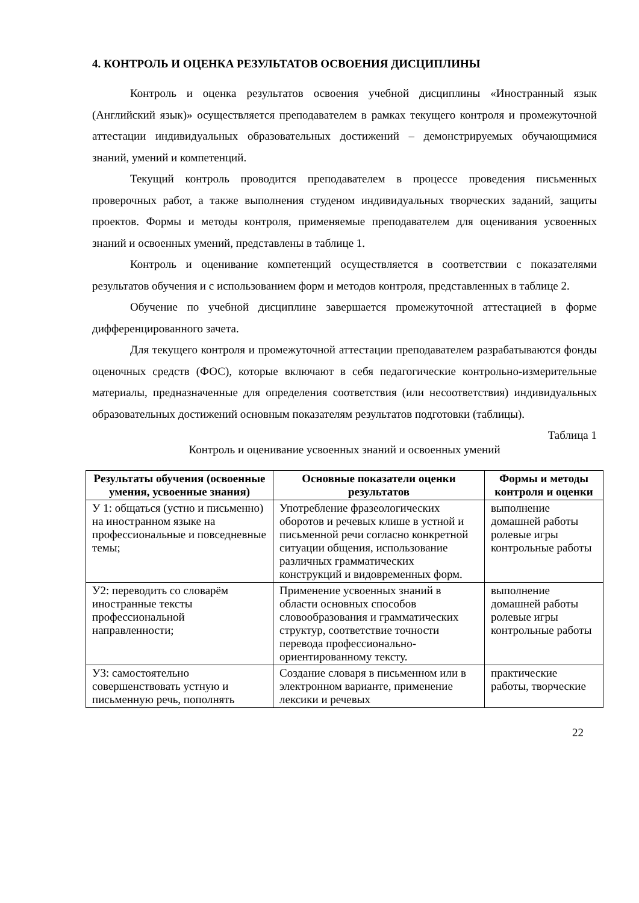4. КОНТРОЛЬ И ОЦЕНКА РЕЗУЛЬТАТОВ ОСВОЕНИЯ ДИСЦИПЛИНЫ
Контроль и оценка результатов освоения учебной дисциплины «Иностранный язык (Английский язык)» осуществляется преподавателем в рамках текущего контроля и промежуточной аттестации индивидуальных образовательных достижений – демонстрируемых обучающимися знаний, умений и компетенций.
Текущий контроль проводится преподавателем в процессе проведения письменных проверочных работ, а также выполнения студеном индивидуальных творческих заданий, защиты проектов. Формы и методы контроля, применяемые преподавателем для оценивания усвоенных знаний и освоенных умений, представлены в таблице 1.
Контроль и оценивание компетенций осуществляется в соответствии с показателями результатов обучения и с использованием форм и методов контроля, представленных в таблице 2.
Обучение по учебной дисциплине завершается промежуточной аттестацией в форме дифференцированного зачета.
Для текущего контроля и промежуточной аттестации преподавателем разрабатываются фонды оценочных средств (ФОС), которые включают в себя педагогические контрольно-измерительные материалы, предназначенные для определения соответствия (или несоответствия) индивидуальных образовательных достижений основным показателям результатов подготовки (таблицы).
Таблица 1
Контроль и оценивание усвоенных знаний и освоенных умений
| Результаты обучения (освоенные умения, усвоенные знания) | Основные показатели оценки результатов | Формы и методы контроля и оценки |
| --- | --- | --- |
| У 1: общаться (устно и письменно) на иностранном языке на профессиональные и повседневные темы; | Употребление фразеологических оборотов и речевых клише в устной и письменной речи согласно конкретной ситуации общения, использование различных грамматических конструкций и видовременных форм. | выполнение домашней работы ролевые игры контрольные работы |
| У2: переводить со словарём иностранные тексты профессиональной направленности; | Применение усвоенных знаний в области основных способов словообразования и грамматических структур, соответствие точности перевода профессионально-ориентированному тексту. | выполнение домашней работы ролевые игры контрольные работы |
| У3: самостоятельно совершенствовать устную и письменную речь, пополнять | Создание словаря в письменном или в электронном варианте, применение лексики и речевых | практические работы, творческие |
22